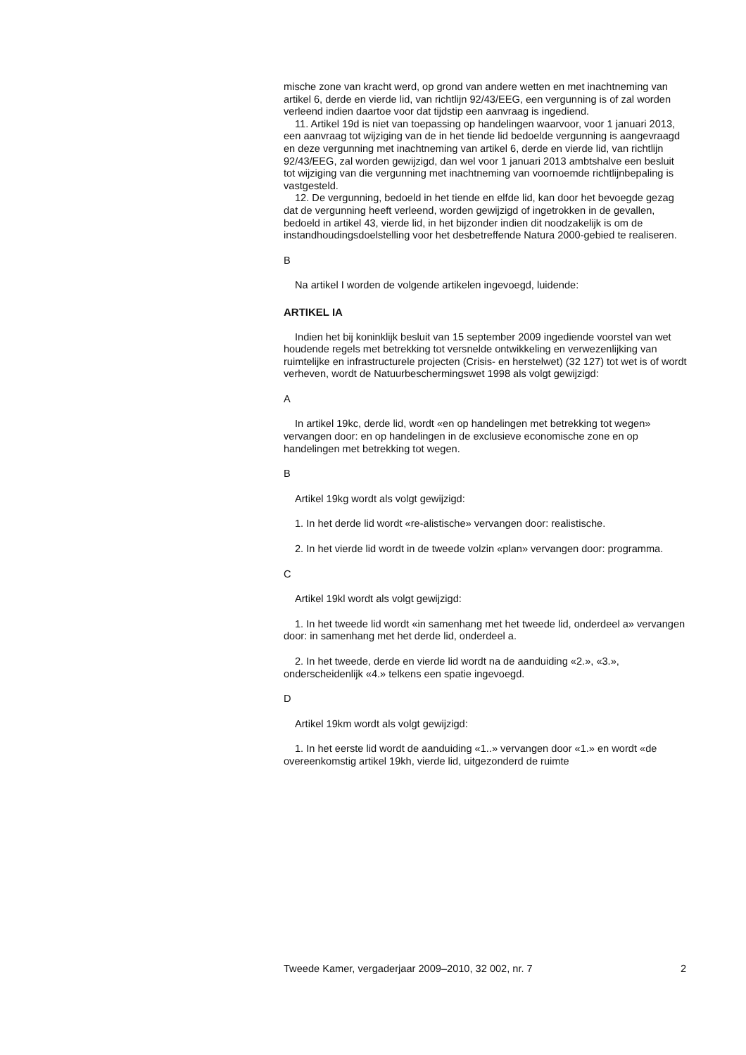mische zone van kracht werd, op grond van andere wetten en met inachtneming van artikel 6, derde en vierde lid, van richtlijn 92/43/EEG, een vergunning is of zal worden verleend indien daartoe voor dat tijdstip een aanvraag is ingediend.
11. Artikel 19d is niet van toepassing op handelingen waarvoor, voor 1 januari 2013, een aanvraag tot wijziging van de in het tiende lid bedoelde vergunning is aangevraagd en deze vergunning met inacht­neming van artikel 6, derde en vierde lid, van richtlijn 92/43/EEG, zal worden gewijzigd, dan wel voor 1 januari 2013 ambtshalve een besluit tot wijziging van die vergunning met inachtneming van voornoemde richtlijnbepaling is vastgesteld.
12. De vergunning, bedoeld in het tiende en elfde lid, kan door het bevoegde gezag dat de vergunning heeft verleend, worden gewijzigd of ingetrokken in de gevallen, bedoeld in artikel 43, vierde lid, in het bijzonder indien dit noodzakelijk is om de instandhoudingsdoelstelling voor het desbetreffende Natura 2000-gebied te realiseren.
B
Na artikel I worden de volgende artikelen ingevoegd, luidende:
ARTIKEL IA
Indien het bij koninklijk besluit van 15 september 2009 ingediende voorstel van wet houdende regels met betrekking tot versnelde ontwik­keling en verwezenlijking van ruimtelijke en infrastructurele projecten (Crisis- en herstelwet) (32 127) tot wet is of wordt verheven, wordt de Natuurbeschermingswet 1998 als volgt gewijzigd:
A
In artikel 19kc, derde lid, wordt «en op handelingen met betrekking tot wegen» vervangen door: en op handelingen in de exclusieve econo­mische zone en op handelingen met betrekking tot wegen.
B
Artikel 19kg wordt als volgt gewijzigd:
1. In het derde lid wordt «re-alistische» vervangen door: realistische.
2. In het vierde lid wordt in de tweede volzin «plan» vervangen door: programma.
C
Artikel 19kl wordt als volgt gewijzigd:
1. In het tweede lid wordt «in samenhang met het tweede lid, onderdeel a» vervangen door: in samenhang met het derde lid, onderdeel a.
2. In het tweede, derde en vierde lid wordt na de aanduiding «2.», «3.», onderscheidenlijk «4.» telkens een spatie ingevoegd.
D
Artikel 19km wordt als volgt gewijzigd:
1. In het eerste lid wordt de aanduiding «1..» vervangen door «1.» en wordt «de overeenkomstig artikel 19kh, vierde lid, uitgezonderd de ruimte
Tweede Kamer, vergaderjaar 2009–2010, 32 002, nr. 7 2